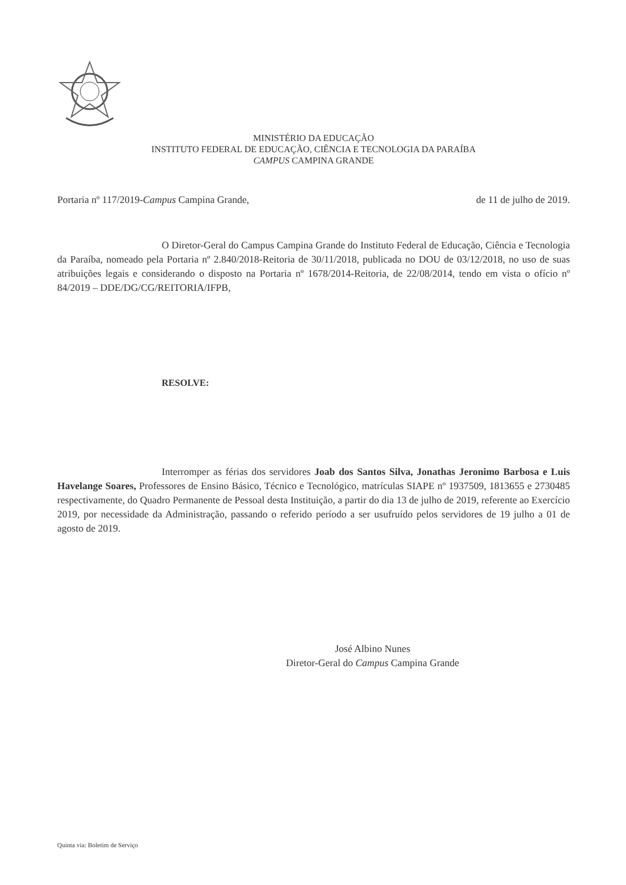MINISTÉRIO DA EDUCAÇÃO
INSTITUTO FEDERAL DE EDUCAÇÃO, CIÊNCIA E TECNOLOGIA DA PARAÍBA
CAMPUS CAMPINA GRANDE
Portaria nº 117/2019-Campus Campina Grande, de 11 de julho de 2019.
O Diretor-Geral do Campus Campina Grande do Instituto Federal de Educação, Ciência e Tecnologia da Paraíba, nomeado pela Portaria nº 2.840/2018-Reitoria de 30/11/2018, publicada no DOU de 03/12/2018, no uso de suas atribuições legais e considerando o disposto na Portaria nº 1678/2014-Reitoria, de 22/08/2014, tendo em vista o ofício nº 84/2019 – DDE/DG/CG/REITORIA/IFPB,
RESOLVE:
Interromper as férias dos servidores Joab dos Santos Silva, Jonathas Jeronimo Barbosa e Luis Havelange Soares, Professores de Ensino Básico, Técnico e Tecnológico, matrículas SIAPE nº 1937509, 1813655 e 2730485 respectivamente, do Quadro Permanente de Pessoal desta Instituição, a partir do dia 13 de julho de 2019, referente ao Exercício 2019, por necessidade da Administração, passando o referido período a ser usufruído pelos servidores de 19 julho a 01 de agosto de 2019.
José Albino Nunes
Diretor-Geral do Campus Campina Grande
Quinta via: Boletim de Serviço